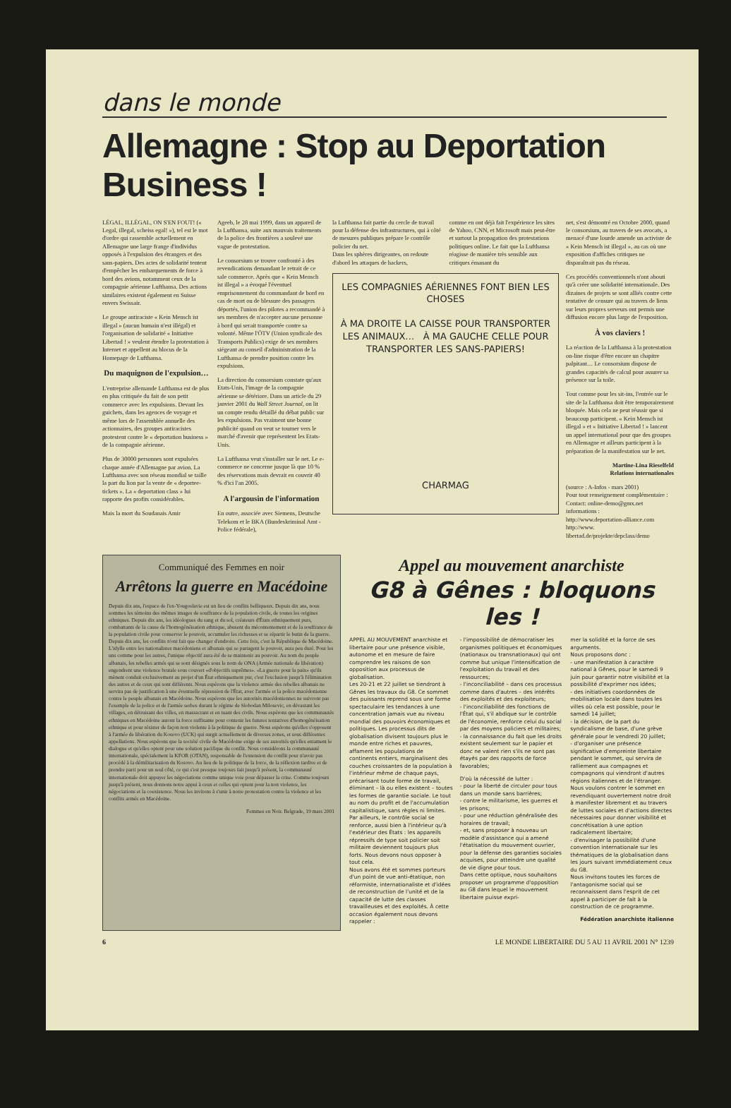dans le monde
Allemagne : Stop au Deportation Business !
LÉGAL, ILLÉGAL, ON S'EN FOUT! (« Legal, illegal, scheiss egal! »), tel est le mot d'ordre qui rassemble actuellement en Allemagne une large frange d'individus opposés à l'expulsion des étrangers et des sans-papiers. Des actes de solidarité tentent d'empêcher les embarquements de force à bord des avions, notamment ceux de la compagnie aérienne Lufthansa. Des actions similaires existent également en Suisse envers Swissair.
Le groupe antiraciste « Kein Mensch ist illegal » (aucun humain n'est illégal) et l'organisation de solidarité « Initiative Libertad ! » veulent étendre la protestation à Internet et appellent au blocus de la Homepage de Lufthansa.
Du maquignon de l'expulsion…
L'entreprise allemande Lufthansa est de plus en plus critiquée du fait de son petit commerce avec les expulsions. Devant les guichets, dans les agences de voyage et même lors de l'assemblée annuelle des actionnaires, des groupes antiracistes protestent contre le « deportation business » de la compagnie aérienne.
Plus de 30000 personnes sont expulsées chaque année d'Allemagne par avion. La Lufthansa avec son réseau mondial se taille la part du lion par la vente de « deportee-tickets ». La « deportation class » lui rapporte des profits considérables.
Mais la mort du Soudanais Amir
Ageeb, le 28 mai 1999, dans un appareil de la Lufthansa, suite aux mauvais traitements de la police des frontières a soulevé une vague de protestation.
Le consorsium se trouve confronté à des revendications demandant le retrait de ce sale commerce. Après que « Kein Mensch ist illegal » a évoqué l'éventuel emprisonnement du commandant de bord en cas de mort ou de blessure des passagers déportés, l'union des pilotes a recommandé à ses membres de n'accepter aucune personne à bord qui serait transportée contre sa volonté. Même l'ÖTV (Union syndicale des Transports Publics) exige de ses membres siégeant au conseil d'administration de la Lufthansa de prendre position contre les expulsions.
La direction du consorsium constate qu'aux Etats-Unis, l'image de la compagnie aérienne se détériore. Dans un article du 29 janvier 2001 du Wall Street Journal, on lit un compte rendu détaillé du débat public sur les expulsions. Pas vraiment une bonne publicité quand on veut se tourner vers le marché d'avenir que représentent les Etats-Unis.
La Lufthansa veut s'installer sur le net. Le e-commerce ne concerne jusque là que 10 % des réservations mais devrait en couvrir 40 % d'ici l'an 2005.
A l'argousin de l'information
En outre, associée avec Siemens, Deutsche Telekom et le BKA (Bundeskriminal Amt - Police fédérale),
la Lufthansa fait partie du cercle de travail pour la défense des infrastructures, qui à côté de mesures publiques prépare le contrôle policier du net.
Dans les sphères dirigeantes, on redoute d'abord les attaques de hackers,
comme en ont déjà fait l'expérience les sites de Yahoo, CNN, et Microsoft mais peut-être et surtout la propagation des protestations politiques online. Le fait que la Lufthansa réagisse de manière très sensible aux critiques émanant du
LES COMPAGNIES AÉRIENNES FONT BIEN LES CHOSES
À MA DROITE LA CAISSE POUR TRANSPORTER LES ANIMAUX… À MA GAUCHE CELLE POUR TRANSPORTER LES SANS-PAPIERS!
CHARMAG
net, s'est démontré en Octobre 2000, quand le consorsium, au travers de ses avocats, a menacé d'une lourde amende un activiste de « Kein Mensch ist illegal », au cas où une exposition d'affiches critiques ne disparaîtrait pas du réseau.
Ces procédés conventionnels n'ont abouti qu'à créer une solidarité internationale. Des dizaines de projets se sont alliés contre cette tentative de censure qui au travers de liens sur leurs propres serveurs ont permis une diffusion encore plus large de l'exposition.
À vos claviers !
La réaction de la Lufthansa à la protestation on-line risque d'être encore un chapitre palpitant… Le consorsium dispose de grandes capacités de calcul pour assurer sa présence sur la toile.
Tout comme pour les sit-ins, l'entrée sur le site de la Lufthansa doit être temporairement bloquée. Mais cela ne peut réussir que si beaucoup participent. « Kein Mensch ist illegal » et « Initiative Libertad ! » lancent un appel international pour que des groupes en Allemagne et ailleurs participent à la préparation de la manifestation sur le net.
Martine-Lina Rieselfeld
Relations internationales
(source : A-Infos - mars 2001)
Pour tout renseignement complémentaire :
Contact: online-demo@gmx.net
informations :
http://www.deportation-alliance.com
http://www. libertad.de/projekte/depclass/demo
Communiqué des Femmes en noir
Arrêtons la guerre en Macédoine
Depuis dix ans, l'espace de l'ex-Yougoslavie est un lieu de conflits belliqueux. Depuis dix ans, nous sommes les témoins des mêmes images de souffrance de la population civile, de toutes les origines ethniques. Depuis dix ans, les idéologues du sang et du sol, créateurs d'États ethniquement purs, combattants de la cause de l'homogénéisation ethnique, abusent du mécontentement et de la souffrance de la population civile pour conserver le pouvoir, accumuler les richesses et se répartir le butin de la guerre. Depuis dix ans, les conflits n'ont fait que changer d'endroits. Cette fois, c'est la République de Macédoine. L'idylle entre les nationalistes macédoniens et albanais qui se partagent le pouvoir, aura peu duré. Pour les uns comme pour les autres, l'unique objectif aura été de se maintenir au pouvoir. Au nom du peuple albanais, les rebelles armés qui se sont désignés sous le nom de ONA (Armée nationale de libération) engendrent une violence brutale sous couvert «d'objectifs suprêmes». «La guerre pour la paix» qu'ils mènent conduit exclusivement au projet d'un État ethniquement pur, c'est l'exclusion jusqu'à l'élimination des autres et de ceux qui sont différents. Nous espérons que la violence armée des rebelles albanais ne servira pas de justification à une éventuelle répression de l'État, avec l'armée et la police macédonienne contre le peuple albanais en Macédoine. Nous espérons que les autorités macédoniennes ne suivront pas l'exemple de la police et de l'armée serbes durant le régime de Slobodan Milosevic, en dévastant les villages, en détruisant des villes, en massacrant et en tuant des civils. Nous espérons que les communautés ethniques en Macédoine auront la force suffisante pour contenir les futures tentatives d'homogénéisation ethnique et pour résister de façon non violente à la politique de guerre. Nous espérons qu'elles s'opposent à l'armée de libération du Kosovo (UCK) qui surgit actuellement de diverses zones, et sous différentes appellations. Nous espérons que la société civile de Macédoine exige de ses autorités qu'elles entament le dialogue et qu'elles optent pour une solution pacifique du conflit. Nous considérons la communauté internationale, spécialement la KFOR (OTAN), responsable de l'extension du conflit pour n'avoir pas procédé à la démilitarisation du Kosovo. Au lieu de la politique de la force, de la réflexion tardive et de prendre parti pour un seul côté, ce qui s'est presque toujours fait jusqu'à présent, la communauté internationale doit appuyer les négociations comme unique voie pour dépasser la crise. Comme toujours jusqu'à présent, nous donnons notre appui à ceux et celles qui optent pour la non violence, les négociations et la coexistence. Nous les invitons à s'unir à notre protestation contre la violence et les conflits armés en Macédoine.
Femmes en Noir. Belgrade, 19 mars 2001
Appel au mouvement anarchiste
G8 à Gênes : bloquons les !
APPEL AU MOUVEMENT anarchiste et libertaire pour une présence visible, autonome et en mesure de faire comprendre les raisons de son opposition aux processus de globalisation.
Les 20-21 et 22 juillet se tiendront à Gênes les travaux du G8. Ce sommet des puissants reprend sous une forme spectaculaire les tendances à une concentration jamais vue au niveau mondial des pouvoirs économiques et politiques. Les processus dits de globalisation divisent toujours plus le monde entre riches et pauvres, affament les populations de continents entiers, marginalisent des couches croissantes de la population à l'intérieur même de chaque pays, précarisant toute forme de travail, éliminant – là ou elles existent – toutes les formes de garantie sociale. Le tout au nom du profit et de l'accumulation capitalistique, sans règles ni limites.
Par ailleurs, le contrôle social se renforce, aussi bien à l'intérieur qu'à l'extérieur des États : les appareils répressifs de type soit policier soit militaire deviennent toujours plus forts. Nous devons nous opposer à tout cela.
Nous avons été et sommes porteurs d'un point de vue anti-étatique, non réformiste, internationaliste et d'idées de reconstruction de l'unité et de la capacité de lutte des classes travailleuses et des exploités. À cette occasion également nous devons rappeler :
- l'impossibilité de démocratiser les organismes politiques et économiques (nationaux ou transnationaux) qui ont comme but unique l'intensification de l'exploitation du travail et des ressources;
- l'inconciliabilité – dans ces processus comme dans d'autres – des intérêts des exploités et des exploiteurs;
- l'inconciliabilité des fonctions de l'État qui, s'il abdique sur le contrôle de l'économie, renforce celui du social par des moyens policiers et militaires;
- la connaissance du fait que les droits existent seulement sur le papier et donc ne valent rien s'ils ne sont pas étayés par des rapports de force favorables;
D'où la nécessité de lutter :
- pour la liberté de circuler pour tous dans un monde sans barrières;
- contre le militarisme, les guerres et les prisons;
- pour une réduction généralisée des horaires de travail;
- et, sans proposer à nouveau un modèle d'assistance qui a amené l'étatisation du mouvement ouvrier, pour la défense des garanties sociales acquises, pour atteindre une qualité de vie digne pour tous.
Dans cette optique, nous souhaitons proposer un programme d'opposition au G8 dans lequel le mouvement libertaire puisse expri-
mer la solidité et la force de ses arguments.
Nous proposons donc :
- une manifestation à caractère national à Gênes, pour le samedi 9 juin pour garantir notre visibilité et la possibilité d'exprimer nos idées;
- des initiatives coordonnées de mobilisation locale dans toutes les villes où cela est possible, pour le samedi 14 juillet;
- la décision, de la part du syndicalisme de base, d'une grève générale pour le vendredi 20 juillet;
- d'organiser une présence significative d'empreinte libertaire pendant le sommet, qui servira de ralliement aux compagnes et compagnons qui viendront d'autres régions italiennes et de l'étranger.
Nous voulons contrer le sommet en revendiquant ouvertement notre droit à manifester librement et au travers de luttes sociales et d'actions directes nécessaires pour donner visibilité et concrétisation à une option radicalement libertaire;
- d'envisager la possibilité d'une convention internationale sur les thématiques de la globalisation dans les jours suivant immédiatement ceux du G8.
Nous invitons toutes les forces de l'antagonisme social qui se reconnaissent dans l'esprit de cet appel à participer de fait à la construction de ce programme.
Fédération anarchiste italienne
6 LE MONDE LIBERTAIRE DU 5 AU 11 AVRIL 2001 N° 1239